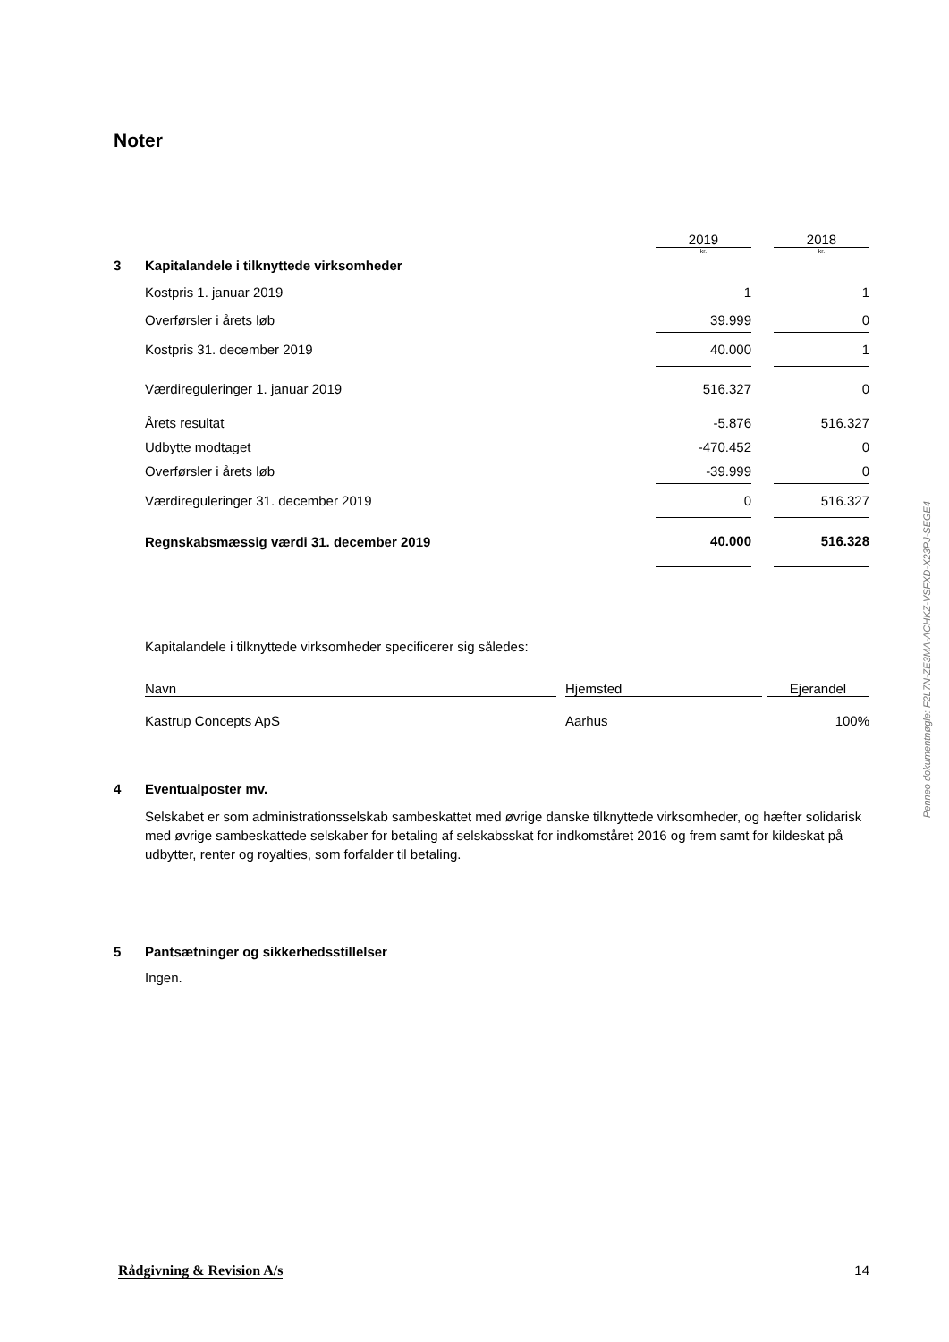Noter
| | | 2019 | | 2018 |
| | | kr. | | kr. |
| 3 | Kapitalandele i tilknyttede virksomheder | | | |
| | Kostpris 1. januar 2019 | 1 | | 1 |
| | Overførsler i årets løb | 39.999 | | 0 |
| | Kostpris 31. december 2019 | 40.000 | | 1 |
| | Værdireguleringer 1. januar 2019 | 516.327 | | 0 |
| | Årets resultat | -5.876 | | 516.327 |
| | Udbytte modtaget | -470.452 | | 0 |
| | Overførsler i årets løb | -39.999 | | 0 |
| | Værdireguleringer 31. december 2019 | 0 | | 516.327 |
| | Regnskabsmæssig værdi 31. december 2019 | 40.000 | | 516.328 |
Kapitalandele i tilknyttede virksomheder specificerer sig således:
| Navn | | Hjemsted | | Ejerandel |
| Kastrup Concepts ApS | | Aarhus | | 100% |
4 Eventualposter mv.
Selskabet er som administrationsselskab sambeskattet med øvrige danske tilknyttede virksomheder, og hæfter solidarisk med øvrige sambeskattede selskaber for betaling af selskabsskat for indkomståret 2016 og frem samt for kildeskat på udbytter, renter og royalties, som forfalder til betaling.
5 Pantsætninger og sikkerhedsstillelser
Ingen.
Rådgivning & Revision A/s 14
Penneo dokumentnøgle: F2L7N-ZE3MA-ACHKZ-VSFXD-X23PJ-SEGE4